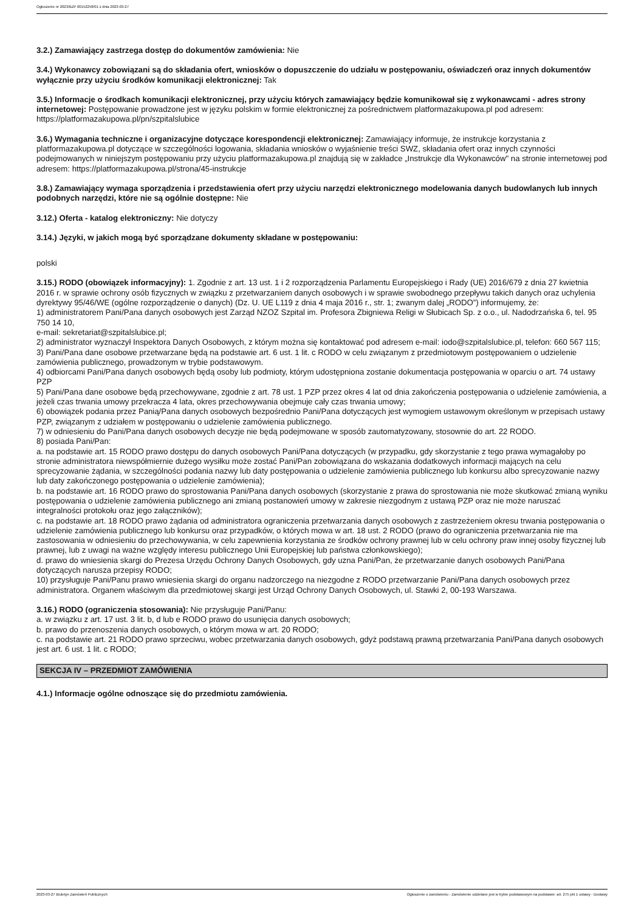Ogłoszenie nr 2023/BZP 00152258/01 z dnia 2023-03-27
3.2.) Zamawiający zastrzega dostęp do dokumentów zamówienia: Nie
3.4.) Wykonawcy zobowiązani są do składania ofert, wniosków o dopuszczenie do udziału w postępowaniu, oświadczeń oraz innych dokumentów wyłącznie przy użyciu środków komunikacji elektronicznej: Tak
3.5.) Informacje o środkach komunikacji elektronicznej, przy użyciu których zamawiający będzie komunikował się z wykonawcami - adres strony internetowej: Postępowanie prowadzone jest w języku polskim w formie elektronicznej za pośrednictwem platformazakupowa.pl pod adresem: https://platformazakupowa.pl/pn/szpitalslubice
3.6.) Wymagania techniczne i organizacyjne dotyczące korespondencji elektronicznej: Zamawiający informuje, że instrukcje korzystania z platformazakupowa.pl dotyczące w szczególności logowania, składania wniosków o wyjaśnienie treści SWZ, składania ofert oraz innych czynności podejmowanych w niniejszym postępowaniu przy użyciu platformazakupowa.pl znajdują się w zakładce „Instrukcje dla Wykonawców" na stronie internetowej pod adresem: https://platformazakupowa.pl/strona/45-instrukcje
3.8.) Zamawiający wymaga sporządzenia i przedstawienia ofert przy użyciu narzędzi elektronicznego modelowania danych budowlanych lub innych podobnych narzędzi, które nie są ogólnie dostępne: Nie
3.12.) Oferta - katalog elektroniczny: Nie dotyczy
3.14.) Języki, w jakich mogą być sporządzane dokumenty składane w postępowaniu:
polski
3.15.) RODO (obowiązek informacyjny): 1. Zgodnie z art. 13 ust. 1 i 2 rozporządzenia Parlamentu Europejskiego i Rady (UE) 2016/679 z dnia 27 kwietnia 2016 r. w sprawie ochrony osób fizycznych w związku z przetwarzaniem danych osobowych i w sprawie swobodnego przepływu takich danych oraz uchylenia dyrektywy 95/46/WE (ogólne rozporządzenie o danych) (Dz. U. UE L119 z dnia 4 maja 2016 r., str. 1; zwanym dalej „RODO”) informujemy, że:
1) administratorem Pani/Pana danych osobowych jest Zarząd NZOZ Szpital im. Profesora Zbigniewa Religi w Słubicach Sp. z o.o., ul. Nadodrzańska 6, tel. 95 750 14 10,
e-mail: sekretariat@szpitalslubice.pl;
2) administrator wyznaczył Inspektora Danych Osobowych, z którym można się kontaktować pod adresem e-mail: iodo@szpitalslubice.pl, telefon: 660 567 115;
3) Pani/Pana dane osobowe przetwarzane będą na podstawie art. 6 ust. 1 lit. c RODO w celu związanym z przedmiotowym postępowaniem o udzielenie zamówienia publicznego, prowadzonym w trybie podstawowym.
4) odbiorcami Pani/Pana danych osobowych będą osoby lub podmioty, którym udostępniona zostanie dokumentacja postępowania w oparciu o art. 74 ustawy PZP
5) Pani/Pana dane osobowe będą przechowywane, zgodnie z art. 78 ust. 1 PZP przez okres 4 lat od dnia zakończenia postępowania o udzielenie zamówienia, a jeżeli czas trwania umowy przekracza 4 lata, okres przechowywania obejmuje cały czas trwania umowy;
6) obowiązek podania przez Panią/Pana danych osobowych bezpośrednio Pani/Pana dotyczących jest wymogiem ustawowym określonym w przepisach ustawy PZP, związanym z udziałem w postępowaniu o udzielenie zamówienia publicznego.
7) w odniesieniu do Pani/Pana danych osobowych decyzje nie będą podejmowane w sposób zautomatyzowany, stosownie do art. 22 RODO.
8) posiada Pani/Pan:
a. na podstawie art. 15 RODO prawo dostępu do danych osobowych Pani/Pana dotyczących (w przypadku, gdy skorzystanie z tego prawa wymagałoby po stronie administratora niewspółmiernie dużego wysiłku może zostać Pani/Pan zobowiązana do wskazania dodatkowych informacji mających na celu sprecyzowanie żądania, w szczególności podania nazwy lub daty postępowania o udzielenie zamówienia publicznego lub konkursu albo sprecyzowanie nazwy lub daty zakończonego postępowania o udzielenie zamówienia);
b. na podstawie art. 16 RODO prawo do sprostowania Pani/Pana danych osobowych (skorzystanie z prawa do sprostowania nie może skutkować zmianą wyniku postępowania o udzielenie zamówienia publicznego ani zmianą postanowień umowy w zakresie niezgodnym z ustawą PZP oraz nie może naruszać integralności protokołu oraz jego załączników);
c. na podstawie art. 18 RODO prawo żądania od administratora ograniczenia przetwarzania danych osobowych z zastrzeżeniem okresu trwania postępowania o udzielenie zamówienia publicznego lub konkursu oraz przypadków, o których mowa w art. 18 ust. 2 RODO (prawo do ograniczenia przetwarzania nie ma zastosowania w odniesieniu do przechowywania, w celu zapewnienia korzystania ze środków ochrony prawnej lub w celu ochrony praw innej osoby fizycznej lub prawnej, lub z uwagi na ważne względy interesu publicznego Unii Europejskiej lub państwa członkowskiego);
d. prawo do wniesienia skargi do Prezesa Urzędu Ochrony Danych Osobowych, gdy uzna Pani/Pan, że przetwarzanie danych osobowych Pani/Pana dotyczących narusza przepisy RODO;
10) przysługuje Pani/Panu prawo wniesienia skargi do organu nadzorczego na niezgodne z RODO przetwarzanie Pani/Pana danych osobowych przez administratora. Organem właściwym dla przedmiotowej skargi jest Urząd Ochrony Danych Osobowych, ul. Stawki 2, 00-193 Warszawa.
3.16.) RODO (ograniczenia stosowania): Nie przysługuje Pani/Panu:
a. w związku z art. 17 ust. 3 lit. b, d lub e RODO prawo do usunięcia danych osobowych;
b. prawo do przenoszenia danych osobowych, o którym mowa w art. 20 RODO;
c. na podstawie art. 21 RODO prawo sprzeciwu, wobec przetwarzania danych osobowych, gdyż podstawą prawną przetwarzania Pani/Pana danych osobowych jest art. 6 ust. 1 lit. c RODO;
SEKCJA IV – PRZEDMIOT ZAMÓWIENIA
4.1.) Informacje ogólne odnoszące się do przedmiotu zamówienia.
2023-03-27 Biuletyn Zamówień Publicznych Ogłoszenie o zamówieniu - Zamówienie udzielane jest w trybie podstawowym na podstawie: art. 275 pkt 1 ustawy - Dostawy